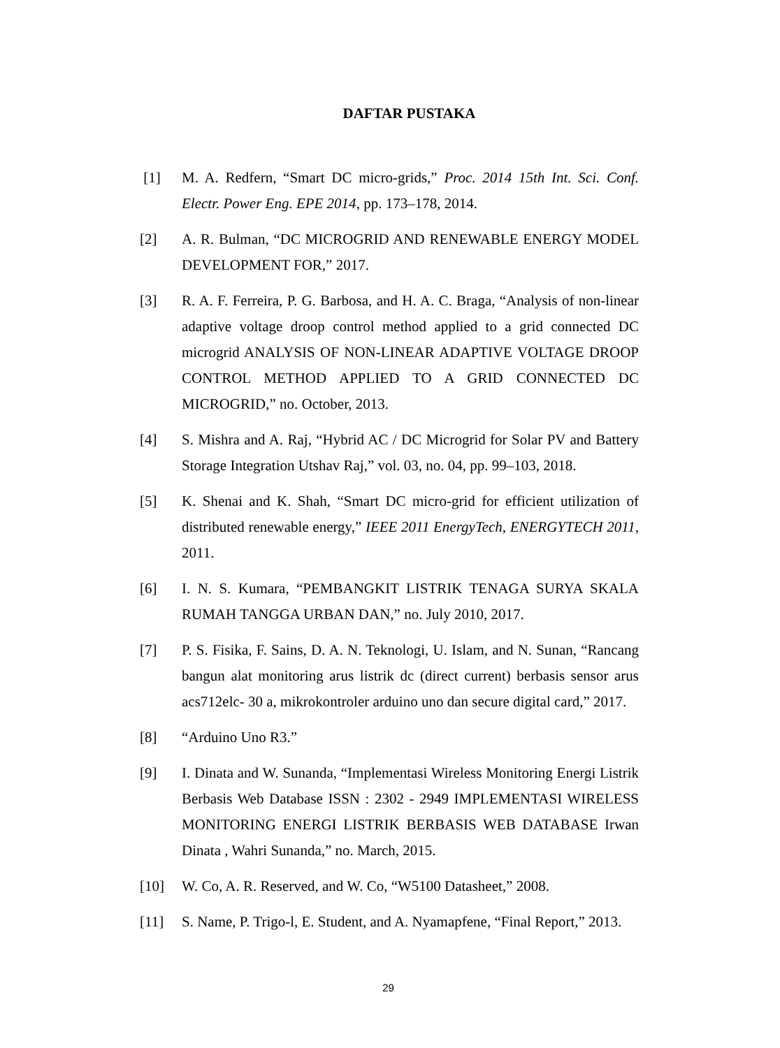DAFTAR PUSTAKA
[1] M. A. Redfern, “Smart DC micro-grids,” Proc. 2014 15th Int. Sci. Conf. Electr. Power Eng. EPE 2014, pp. 173–178, 2014.
[2] A. R. Bulman, “DC MICROGRID AND RENEWABLE ENERGY MODEL DEVELOPMENT FOR,” 2017.
[3] R. A. F. Ferreira, P. G. Barbosa, and H. A. C. Braga, “Analysis of non-linear adaptive voltage droop control method applied to a grid connected DC microgrid ANALYSIS OF NON-LINEAR ADAPTIVE VOLTAGE DROOP CONTROL METHOD APPLIED TO A GRID CONNECTED DC MICROGRID,” no. October, 2013.
[4] S. Mishra and A. Raj, “Hybrid AC / DC Microgrid for Solar PV and Battery Storage Integration Utshav Raj,” vol. 03, no. 04, pp. 99–103, 2018.
[5] K. Shenai and K. Shah, “Smart DC micro-grid for efficient utilization of distributed renewable energy,” IEEE 2011 EnergyTech, ENERGYTECH 2011, 2011.
[6] I. N. S. Kumara, “PEMBANGKIT LISTRIK TENAGA SURYA SKALA RUMAH TANGGA URBAN DAN,” no. July 2010, 2017.
[7] P. S. Fisika, F. Sains, D. A. N. Teknologi, U. Islam, and N. Sunan, “Rancang bangun alat monitoring arus listrik dc (direct current) berbasis sensor arus acs712elc- 30 a, mikrokontroler arduino uno dan secure digital card,” 2017.
[8] “Arduino Uno R3.”
[9] I. Dinata and W. Sunanda, “Implementasi Wireless Monitoring Energi Listrik Berbasis Web Database ISSN : 2302 - 2949 IMPLEMENTASI WIRELESS MONITORING ENERGI LISTRIK BERBASIS WEB DATABASE Irwan Dinata , Wahri Sunanda,” no. March, 2015.
[10] W. Co, A. R. Reserved, and W. Co, “W5100 Datasheet,” 2008.
[11] S. Name, P. Trigo-l, E. Student, and A. Nyamapfene, “Final Report,” 2013.
29